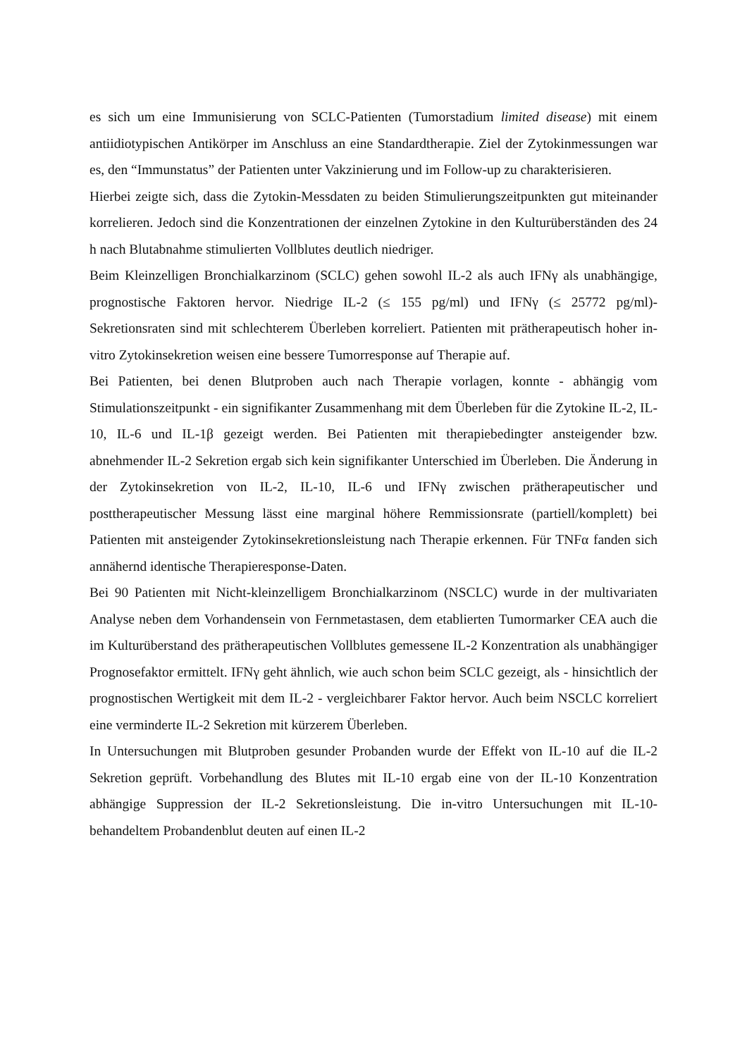es sich um eine Immunisierung von SCLC-Patienten (Tumorstadium limited disease) mit einem antiidiotypischen Antikörper im Anschluss an eine Standardtherapie. Ziel der Zytokinmessungen war es, den “Immunstatus” der Patienten unter Vakzinierung und im Follow-up zu charakterisieren.
Hierbei zeigte sich, dass die Zytokin-Messdaten zu beiden Stimulierungszeitpunkten gut miteinander korrelieren. Jedoch sind die Konzentrationen der einzelnen Zytokine in den Kulturüberständen des 24 h nach Blutabnahme stimulierten Vollblutes deutlich niedriger.
Beim Kleinzelligen Bronchialkarzinom (SCLC) gehen sowohl IL-2 als auch IFNγ als unabhängige, prognostische Faktoren hervor. Niedrige IL-2 (≤ 155 pg/ml) und IFNγ (≤ 25772 pg/ml)-Sekretionsraten sind mit schlechterem Überleben korreliert. Patienten mit prätherapeutisch hoher in-vitro Zytokinsekretion weisen eine bessere Tumorresponse auf Therapie auf.
Bei Patienten, bei denen Blutproben auch nach Therapie vorlagen, konnte - abhängig vom Stimulationszeitpunkt - ein signifikanter Zusammenhang mit dem Überleben für die Zytokine IL-2, IL-10, IL-6 und IL-1β gezeigt werden. Bei Patienten mit therapiebedingter ansteigender bzw. abnehmender IL-2 Sekretion ergab sich kein signifikanter Unterschied im Überleben. Die Änderung in der Zytokinsekretion von IL-2, IL-10, IL-6 und IFNγ zwischen prätherapeutischer und posttherapeutischer Messung lässt eine marginal höhere Remmissionsrate (partiell/komplett) bei Patienten mit ansteigender Zytokinsekretionsleistung nach Therapie erkennen. Für TNFα fanden sich annähernd identische Therapieresponse-Daten.
Bei 90 Patienten mit Nicht-kleinzelligem Bronchialkarzinom (NSCLC) wurde in der multivariaten Analyse neben dem Vorhandensein von Fernmetastasen, dem etablierten Tumormarker CEA auch die im Kulturüberstand des prätherapeutischen Vollblutes gemessene IL-2 Konzentration als unabhängiger Prognosefaktor ermittelt. IFNγ geht ähnlich, wie auch schon beim SCLC gezeigt, als - hinsichtlich der prognostischen Wertigkeit mit dem IL-2 - vergleichbarer Faktor hervor. Auch beim NSCLC korreliert eine verminderte IL-2 Sekretion mit kürzerem Überleben.
In Untersuchungen mit Blutproben gesunder Probanden wurde der Effekt von IL-10 auf die IL-2 Sekretion geprüft. Vorbehandlung des Blutes mit IL-10 ergab eine von der IL-10 Konzentration abhängige Suppression der IL-2 Sekretionsleistung. Die in-vitro Untersuchungen mit IL-10-behandeltem Probandenblut deuten auf einen IL-2